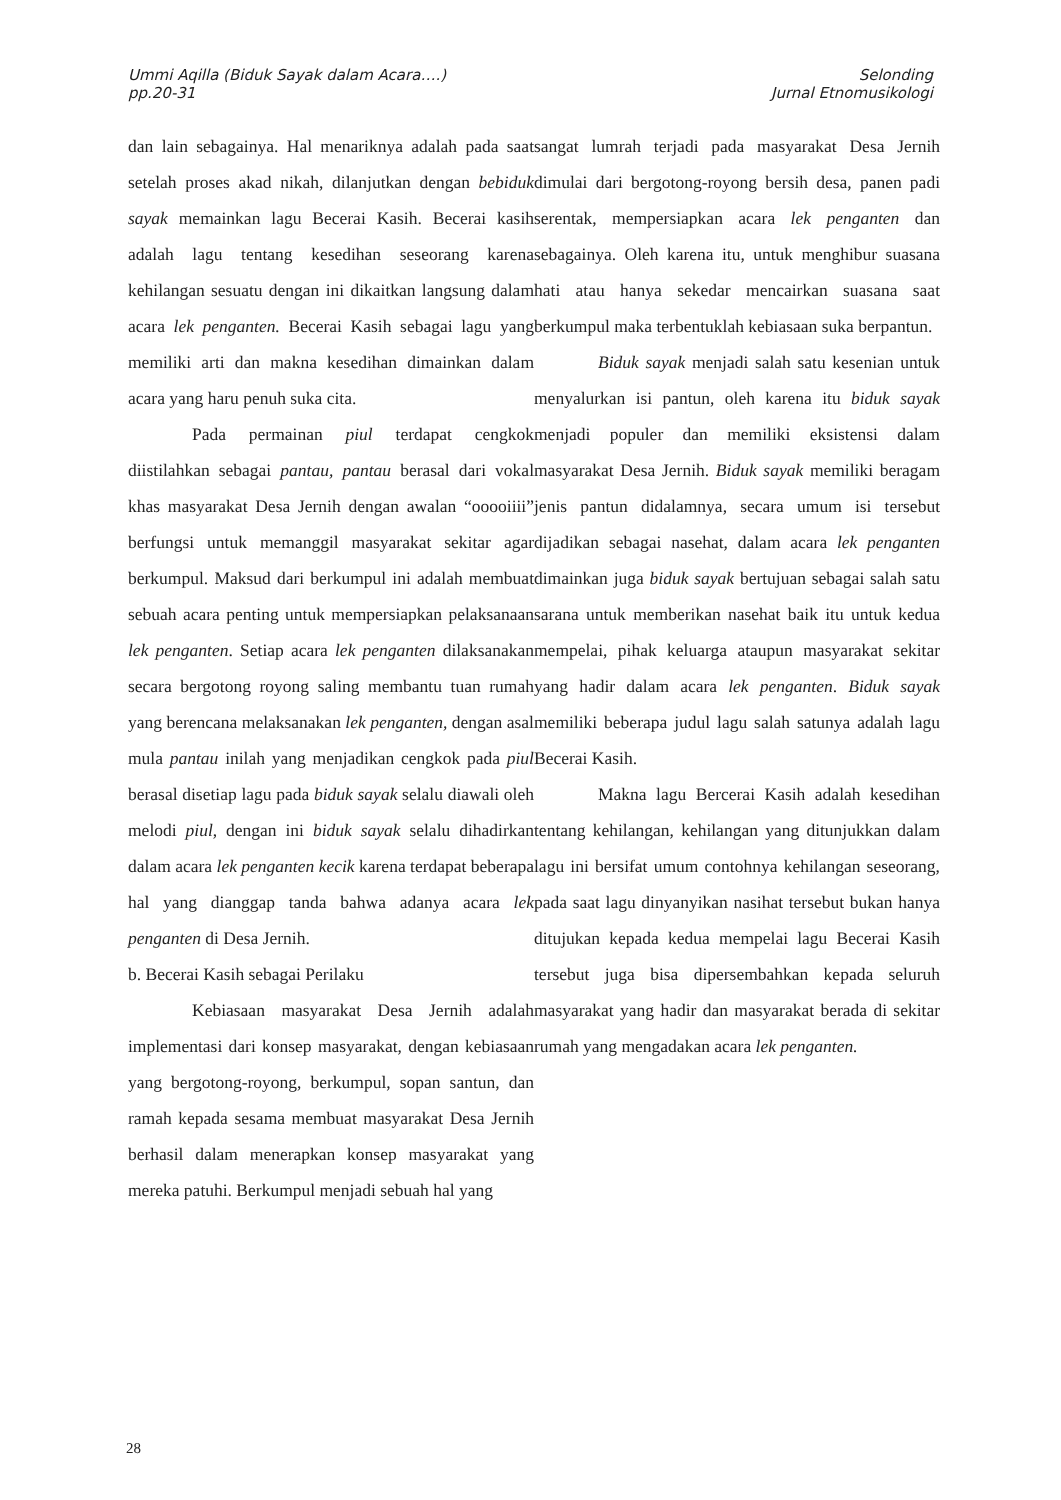Ummi Aqilla (Biduk Sayak dalam Acara….)
pp.20-31
Selonding
Jurnal Etnomusikologi
dan lain sebagainya. Hal menariknya adalah pada saat setelah proses akad nikah, dilanjutkan dengan bebiduk sayak memainkan lagu Becerai Kasih. Becerai kasih adalah lagu tentang kesedihan seseorang karena kehilangan sesuatu dengan ini dikaitkan langsung dalam acara lek penganten. Becerai Kasih sebagai lagu yang memiliki arti dan makna kesedihan dimainkan dalam acara yang haru penuh suka cita.
Pada permainan piul terdapat cengkok diistilahkan sebagai pantau, pantau berasal dari vokal khas masyarakat Desa Jernih dengan awalan “ooooiiii” berfungsi untuk memanggil masyarakat sekitar agar berkumpul. Maksud dari berkumpul ini adalah membuat sebuah acara penting untuk mempersiapkan pelaksanaan lek penganten. Setiap acara lek penganten dilaksanakan secara bergotong royong saling membantu tuan rumah yang berencana melaksanakan lek penganten, dengan asal mula pantau inilah yang menjadikan cengkok pada piul berasal disetiap lagu pada biduk sayak selalu diawali oleh melodi piul, dengan ini biduk sayak selalu dihadirkan dalam acara lek penganten kecik karena terdapat beberapa hal yang dianggap tanda bahwa adanya acara lek penganten di Desa Jernih.
b. Becerai Kasih sebagai Perilaku
Kebiasaan masyarakat Desa Jernih adalah implementasi dari konsep masyarakat, dengan kebiasaan yang bergotong-royong, berkumpul, sopan santun, dan ramah kepada sesama membuat masyarakat Desa Jernih berhasil dalam menerapkan konsep masyarakat yang mereka patuhi. Berkumpul menjadi sebuah hal yang
sangat lumrah terjadi pada masyarakat Desa Jernih dimulai dari bergotong-royong bersih desa, panen padi serentak, mempersiapkan acara lek penganten dan sebagainya. Oleh karena itu, untuk menghibur suasana hati atau hanya sekedar mencairkan suasana saat berkumpul maka terbentuklah kebiasaan suka berpantun.
Biduk sayak menjadi salah satu kesenian untuk menyalurkan isi pantun, oleh karena itu biduk sayak menjadi populer dan memiliki eksistensi dalam masyarakat Desa Jernih. Biduk sayak memiliki beragam jenis pantun didalamnya, secara umum isi tersebut dijadikan sebagai nasehat, dalam acara lek penganten dimainkan juga biduk sayak bertujuan sebagai salah satu sarana untuk memberikan nasehat baik itu untuk kedua mempelai, pihak keluarga ataupun masyarakat sekitar yang hadir dalam acara lek penganten. Biduk sayak memiliki beberapa judul lagu salah satunya adalah lagu Becerai Kasih.
Makna lagu Bercerai Kasih adalah kesedihan tentang kehilangan, kehilangan yang ditunjukkan dalam lagu ini bersifat umum contohnya kehilangan seseorang, pada saat lagu dinyanyikan nasihat tersebut bukan hanya ditujukan kepada kedua mempelai lagu Becerai Kasih tersebut juga bisa dipersembahkan kepada seluruh masyarakat yang hadir dan masyarakat berada di sekitar rumah yang mengadakan acara lek penganten.
28